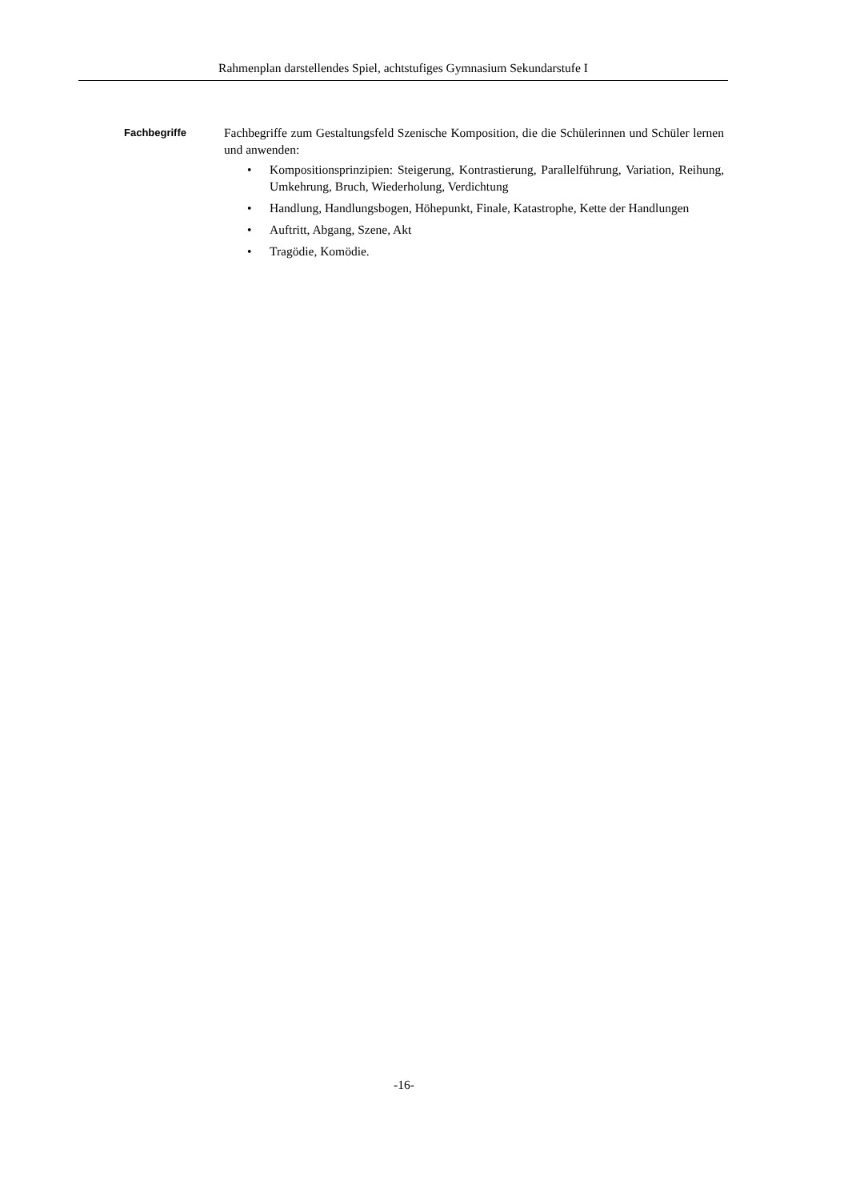Rahmenplan darstellendes Spiel, achtstufiges Gymnasium Sekundarstufe I
Fachbegriffe
Fachbegriffe zum Gestaltungsfeld Szenische Komposition, die die Schülerinnen und Schüler lernen und anwenden:
• Kompositionsprinzipien: Steigerung, Kontrastierung, Parallelführung, Variation, Reihung, Umkehrung, Bruch, Wiederholung, Verdichtung
• Handlung, Handlungsbogen, Höhepunkt, Finale, Katastrophe, Kette der Handlungen
• Auftritt, Abgang, Szene, Akt
• Tragödie, Komödie.
-16-